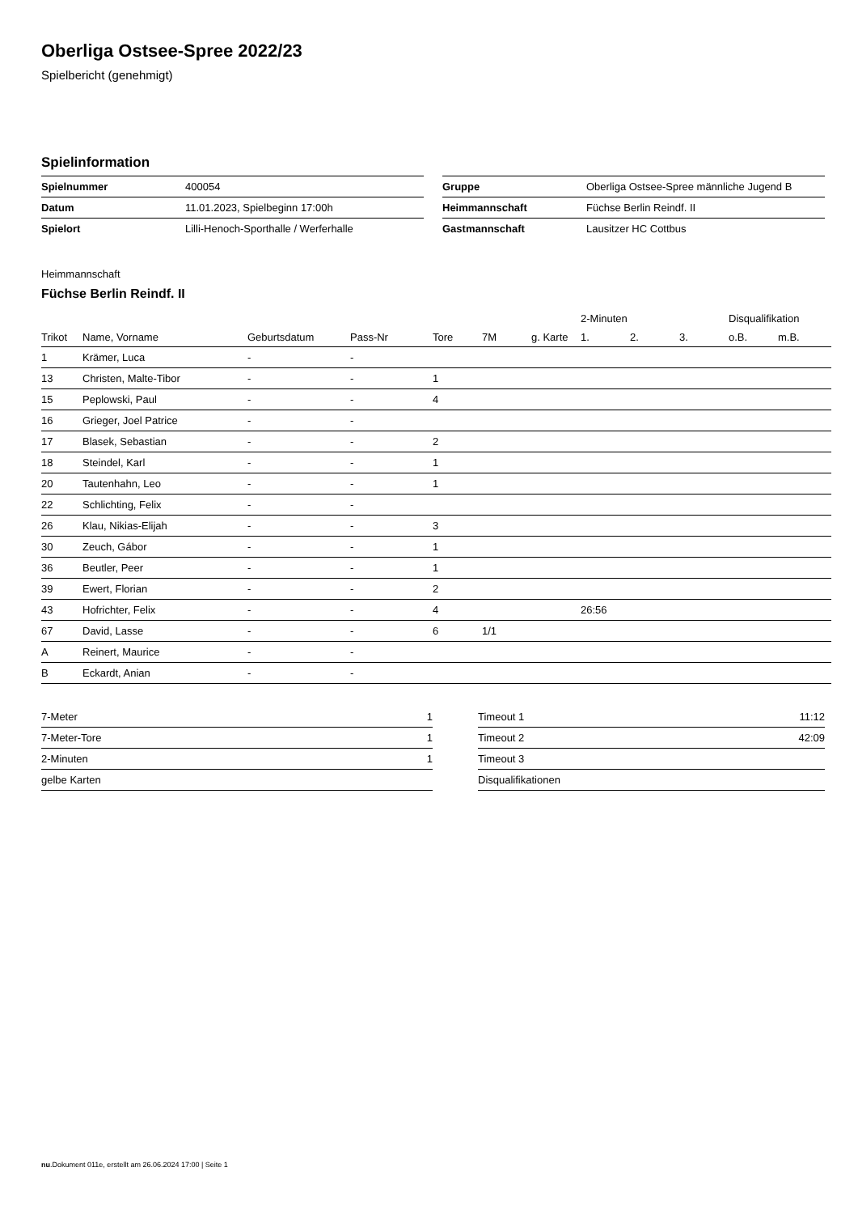Oberliga Ostsee-Spree 2022/23
Spielbericht (genehmigt)
Spielinformation
| Spielnummer | 400054 |
| Datum | 11.01.2023, Spielbeginn 17:00h |
| Spielort | Lilli-Henoch-Sporthalle / Werferhalle |
| Gruppe | Oberliga Ostsee-Spree männliche Jugend B |
| Heimmannschaft | Füchse Berlin Reindf. II |
| Gastmannschaft | Lausitzer HC Cottbus |
Heimmannschaft
Füchse Berlin Reindf. II
| | | | | | | | 2-Minuten | | | Disqualifikation | |
| --- | --- | --- | --- | --- | --- | --- | --- | --- | --- | --- | --- |
| Trikot | Name, Vorname | Geburtsdatum | Pass-Nr | Tore | 7M | g. Karte | 1. | 2. | 3. | o.B. | m.B. |
| 1 | Krämer, Luca | - | - | | | | | | | | |
| 13 | Christen, Malte-Tibor | - | - | 1 | | | | | | | |
| 15 | Peplowski, Paul | - | - | 4 | | | | | | | |
| 16 | Grieger, Joel Patrice | - | - | | | | | | | | |
| 17 | Blasek, Sebastian | - | - | 2 | | | | | | | |
| 18 | Steindel, Karl | - | - | 1 | | | | | | | |
| 20 | Tautenhahn, Leo | - | - | 1 | | | | | | | |
| 22 | Schlichting, Felix | - | - | | | | | | | | |
| 26 | Klau, Nikias-Elijah | - | - | 3 | | | | | | | |
| 30 | Zeuch, Gábor | - | - | 1 | | | | | | | |
| 36 | Beutler, Peer | - | - | 1 | | | | | | | |
| 39 | Ewert, Florian | - | - | 2 | | | | | | | |
| 43 | Hofrichter, Felix | - | - | 4 | | | 26:56 | | | | |
| 67 | David, Lasse | - | - | 6 | 1/1 | | | | | | |
| A | Reinert, Maurice | - | - | | | | | | | | |
| B | Eckardt, Anian | - | - | | | | | | | | |
| 7-Meter | 1 |
| 7-Meter-Tore | 1 |
| 2-Minuten | 1 |
| gelbe Karten | |
| Timeout 1 | 11:12 |
| Timeout 2 | 42:09 |
| Timeout 3 | |
| Disqualifikationen | |
nu.Dokument 011e, erstellt am 26.06.2024 17:00 | Seite 1